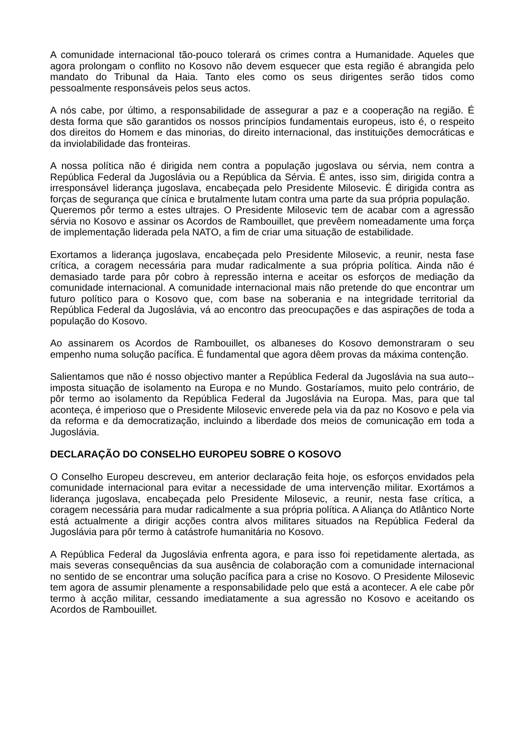A comunidade internacional tão-pouco tolerará os crimes contra a Humanidade. Aqueles que agora prolongam o conflito no Kosovo não devem esquecer que esta região é abrangida pelo mandato do Tribunal da Haia. Tanto eles como os seus dirigentes serão tidos como pessoalmente responsáveis pelos seus actos.
A nós cabe, por último, a responsabilidade de assegurar a paz e a cooperação na região. É desta forma que são garantidos os nossos princípios fundamentais europeus, isto é, o respeito dos direitos do Homem e das minorias, do direito internacional, das instituições democráticas e da inviolabilidade das fronteiras.
A nossa política não é dirigida nem contra a população jugoslava ou sérvia, nem contra a República Federal da Jugoslávia ou a República da Sérvia. É antes, isso sim, dirigida contra a irresponsável liderança jugoslava, encabeçada pelo Presidente Milosevic. É dirigida contra as forças de segurança que cínica e brutalmente lutam contra uma parte da sua própria população.
Queremos pôr termo a estes ultrajes. O Presidente Milosevic tem de acabar com a agressão sérvia no Kosovo e assinar os Acordos de Rambouillet, que prevêem nomeadamente uma força de implementação liderada pela NATO, a fim de criar uma situação de estabilidade.
Exortamos a liderança jugoslava, encabeçada pelo Presidente Milosevic, a reunir, nesta fase crítica, a coragem necessária para mudar radicalmente a sua própria política. Ainda não é demasiado tarde para pôr cobro à repressão interna e aceitar os esforços de mediação da comunidade internacional. A comunidade internacional mais não pretende do que encontrar um futuro político para o Kosovo que, com base na soberania e na integridade territorial da República Federal da Jugoslávia, vá ao encontro das preocupações e das aspirações de toda a população do Kosovo.
Ao assinarem os Acordos de Rambouillet, os albaneses do Kosovo demonstraram o seu empenho numa solução pacífica. É fundamental que agora dêem provas da máxima contenção.
Salientamos que não é nosso objectivo manter a República Federal da Jugoslávia na sua auto--imposta situação de isolamento na Europa e no Mundo. Gostaríamos, muito pelo contrário, de pôr termo ao isolamento da República Federal da Jugoslávia na Europa. Mas, para que tal aconteça, é imperioso que o Presidente Milosevic enverede pela via da paz no Kosovo e pela via da reforma e da democratização, incluindo a liberdade dos meios de comunicação em toda a Jugoslávia.
DECLARAÇÃO DO CONSELHO EUROPEU SOBRE O KOSOVO
O Conselho Europeu descreveu, em anterior declaração feita hoje, os esforços envidados pela comunidade internacional para evitar a necessidade de uma intervenção militar. Exortámos a liderança jugoslava, encabeçada pelo Presidente Milosevic, a reunir, nesta fase crítica, a coragem necessária para mudar radicalmente a sua própria política. A Aliança do Atlântico Norte está actualmente a dirigir acções contra alvos militares situados na República Federal da Jugoslávia para pôr termo à catástrofe humanitária no Kosovo.
A República Federal da Jugoslávia enfrenta agora, e para isso foi repetidamente alertada, as mais severas consequências da sua ausência de colaboração com a comunidade internacional no sentido de se encontrar uma solução pacífica para a crise no Kosovo. O Presidente Milosevic tem agora de assumir plenamente a responsabilidade pelo que está a acontecer. A ele cabe pôr termo à acção militar, cessando imediatamente a sua agressão no Kosovo e aceitando os Acordos de Rambouillet.